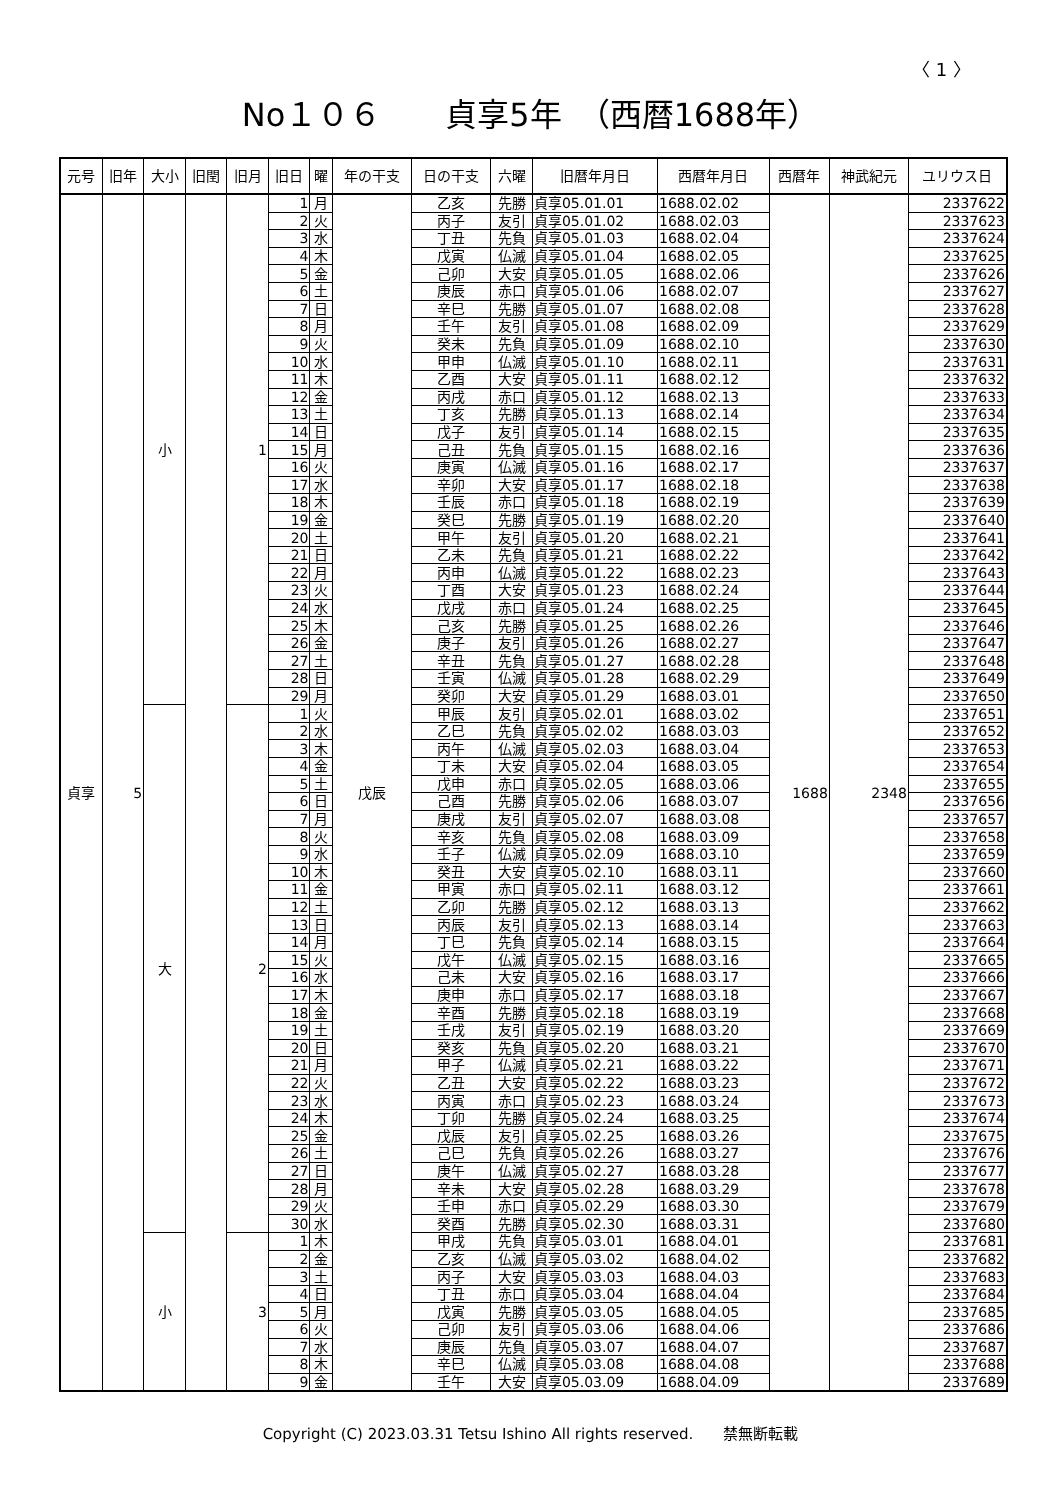〈 1 〉
No１０６　　貞享5年　（西暦1688年）
| 元号 | 旧年 | 大小 | 旧閏 | 旧月 | 旧日 | 曜 | 年の干支 | 日の干支 | 六曜 | 旧暦年月日 | 西暦年月日 | 西暦年 | 神武紀元 | ユリウス日 |
| --- | --- | --- | --- | --- | --- | --- | --- | --- | --- | --- | --- | --- | --- | --- |
| 貞享 | 5 | 小 | | 1 | 1 | 月 | 戊辰 | 乙亥 | 先勝 | 貞享05.01.01 | 1688.02.02 | 1688 | 2348 | 2337622 |
| | | | | | 2 | 火 | | 丙子 | 友引 | 貞享05.01.02 | 1688.02.03 | | | 2337623 |
| | | | | | 3 | 水 | | 丁丑 | 先負 | 貞享05.01.03 | 1688.02.04 | | | 2337624 |
| | | | | | 4 | 木 | | 戊寅 | 仏滅 | 貞享05.01.04 | 1688.02.05 | | | 2337625 |
| | | | | | 5 | 金 | | 己卯 | 大安 | 貞享05.01.05 | 1688.02.06 | | | 2337626 |
| | | | | | 6 | 土 | | 庚辰 | 赤口 | 貞享05.01.06 | 1688.02.07 | | | 2337627 |
| | | | | | 7 | 日 | | 辛巳 | 先勝 | 貞享05.01.07 | 1688.02.08 | | | 2337628 |
| | | | | | 8 | 月 | | 壬午 | 友引 | 貞享05.01.08 | 1688.02.09 | | | 2337629 |
| | | | | | 9 | 火 | | 癸未 | 先負 | 貞享05.01.09 | 1688.02.10 | | | 2337630 |
| | | | | | 10 | 水 | | 甲申 | 仏滅 | 貞享05.01.10 | 1688.02.11 | | | 2337631 |
| | | | | | 11 | 木 | | 乙酉 | 大安 | 貞享05.01.11 | 1688.02.12 | | | 2337632 |
| | | | | | 12 | 金 | | 丙戌 | 赤口 | 貞享05.01.12 | 1688.02.13 | | | 2337633 |
| | | | | | 13 | 土 | | 丁亥 | 先勝 | 貞享05.01.13 | 1688.02.14 | | | 2337634 |
| | | | | | 14 | 日 | | 戊子 | 友引 | 貞享05.01.14 | 1688.02.15 | | | 2337635 |
| | | | | | 15 | 月 | | 己丑 | 先負 | 貞享05.01.15 | 1688.02.16 | | | 2337636 |
| | | | | | 16 | 火 | | 庚寅 | 仏滅 | 貞享05.01.16 | 1688.02.17 | | | 2337637 |
| | | | | | 17 | 水 | | 辛卯 | 大安 | 貞享05.01.17 | 1688.02.18 | | | 2337638 |
| | | | | | 18 | 木 | | 壬辰 | 赤口 | 貞享05.01.18 | 1688.02.19 | | | 2337639 |
| | | | | | 19 | 金 | | 癸巳 | 先勝 | 貞享05.01.19 | 1688.02.20 | | | 2337640 |
| | | | | | 20 | 土 | | 甲午 | 友引 | 貞享05.01.20 | 1688.02.21 | | | 2337641 |
| | | | | | 21 | 日 | | 乙未 | 先負 | 貞享05.01.21 | 1688.02.22 | | | 2337642 |
| | | | | | 22 | 月 | | 丙申 | 仏滅 | 貞享05.01.22 | 1688.02.23 | | | 2337643 |
| | | | | | 23 | 火 | | 丁酉 | 大安 | 貞享05.01.23 | 1688.02.24 | | | 2337644 |
| | | | | | 24 | 水 | | 戊戌 | 赤口 | 貞享05.01.24 | 1688.02.25 | | | 2337645 |
| | | | | | 25 | 木 | | 己亥 | 先勝 | 貞享05.01.25 | 1688.02.26 | | | 2337646 |
| | | | | | 26 | 金 | | 庚子 | 友引 | 貞享05.01.26 | 1688.02.27 | | | 2337647 |
| | | | | | 27 | 土 | | 辛丑 | 先負 | 貞享05.01.27 | 1688.02.28 | | | 2337648 |
| | | | | | 28 | 日 | | 壬寅 | 仏滅 | 貞享05.01.28 | 1688.02.29 | | | 2337649 |
| | | | | | 29 | 月 | | 癸卯 | 大安 | 貞享05.01.29 | 1688.03.01 | | | 2337650 |
| | | 大 | | 2 | 1 | 火 | | 甲辰 | 友引 | 貞享05.02.01 | 1688.03.02 | | | 2337651 |
| | | | | | 2 | 水 | | 乙巳 | 先負 | 貞享05.02.02 | 1688.03.03 | | | 2337652 |
| | | | | | 3 | 木 | | 丙午 | 仏滅 | 貞享05.02.03 | 1688.03.04 | | | 2337653 |
| | | | | | 4 | 金 | | 丁未 | 大安 | 貞享05.02.04 | 1688.03.05 | | | 2337654 |
| | | | | | 5 | 土 | | 戊申 | 赤口 | 貞享05.02.05 | 1688.03.06 | | | 2337655 |
| | | | | | 6 | 日 | | 己酉 | 先勝 | 貞享05.02.06 | 1688.03.07 | | | 2337656 |
| | | | | | 7 | 月 | | 庚戌 | 友引 | 貞享05.02.07 | 1688.03.08 | | | 2337657 |
| | | | | | 8 | 火 | | 辛亥 | 先負 | 貞享05.02.08 | 1688.03.09 | | | 2337658 |
| | | | | | 9 | 水 | | 壬子 | 仏滅 | 貞享05.02.09 | 1688.03.10 | | | 2337659 |
| | | | | | 10 | 木 | | 癸丑 | 大安 | 貞享05.02.10 | 1688.03.11 | | | 2337660 |
| | | | | | 11 | 金 | | 甲寅 | 赤口 | 貞享05.02.11 | 1688.03.12 | | | 2337661 |
| | | | | | 12 | 土 | | 乙卯 | 先勝 | 貞享05.02.12 | 1688.03.13 | | | 2337662 |
| | | | | | 13 | 日 | | 丙辰 | 友引 | 貞享05.02.13 | 1688.03.14 | | | 2337663 |
| | | | | | 14 | 月 | | 丁巳 | 先負 | 貞享05.02.14 | 1688.03.15 | | | 2337664 |
| | | | | | 15 | 火 | | 戊午 | 仏滅 | 貞享05.02.15 | 1688.03.16 | | | 2337665 |
| | | | | | 16 | 水 | | 己未 | 大安 | 貞享05.02.16 | 1688.03.17 | | | 2337666 |
| | | | | | 17 | 木 | | 庚申 | 赤口 | 貞享05.02.17 | 1688.03.18 | | | 2337667 |
| | | | | | 18 | 金 | | 辛酉 | 先勝 | 貞享05.02.18 | 1688.03.19 | | | 2337668 |
| | | | | | 19 | 土 | | 壬戌 | 友引 | 貞享05.02.19 | 1688.03.20 | | | 2337669 |
| | | | | | 20 | 日 | | 癸亥 | 先負 | 貞享05.02.20 | 1688.03.21 | | | 2337670 |
| | | | | | 21 | 月 | | 甲子 | 仏滅 | 貞享05.02.21 | 1688.03.22 | | | 2337671 |
| | | | | | 22 | 火 | | 乙丑 | 大安 | 貞享05.02.22 | 1688.03.23 | | | 2337672 |
| | | | | | 23 | 水 | | 丙寅 | 赤口 | 貞享05.02.23 | 1688.03.24 | | | 2337673 |
| | | | | | 24 | 木 | | 丁卯 | 先勝 | 貞享05.02.24 | 1688.03.25 | | | 2337674 |
| | | | | | 25 | 金 | | 戊辰 | 友引 | 貞享05.02.25 | 1688.03.26 | | | 2337675 |
| | | | | | 26 | 土 | | 己巳 | 先負 | 貞享05.02.26 | 1688.03.27 | | | 2337676 |
| | | | | | 27 | 日 | | 庚午 | 仏滅 | 貞享05.02.27 | 1688.03.28 | | | 2337677 |
| | | | | | 28 | 月 | | 辛未 | 大安 | 貞享05.02.28 | 1688.03.29 | | | 2337678 |
| | | | | | 29 | 火 | | 壬申 | 赤口 | 貞享05.02.29 | 1688.03.30 | | | 2337679 |
| | | | | | 30 | 水 | | 癸酉 | 先勝 | 貞享05.02.30 | 1688.03.31 | | | 2337680 |
| | | 小 | | 3 | 1 | 木 | | 甲戌 | 先負 | 貞享05.03.01 | 1688.04.01 | | | 2337681 |
| | | | | | 2 | 金 | | 乙亥 | 仏滅 | 貞享05.03.02 | 1688.04.02 | | | 2337682 |
| | | | | | 3 | 土 | | 丙子 | 大安 | 貞享05.03.03 | 1688.04.03 | | | 2337683 |
| | | | | | 4 | 日 | | 丁丑 | 赤口 | 貞享05.03.04 | 1688.04.04 | | | 2337684 |
| | | | | | 5 | 月 | | 戊寅 | 先勝 | 貞享05.03.05 | 1688.04.05 | | | 2337685 |
| | | | | | 6 | 火 | | 己卯 | 友引 | 貞享05.03.06 | 1688.04.06 | | | 2337686 |
| | | | | | 7 | 水 | | 庚辰 | 先負 | 貞享05.03.07 | 1688.04.07 | | | 2337687 |
| | | | | | 8 | 木 | | 辛巳 | 仏滅 | 貞享05.03.08 | 1688.04.08 | | | 2337688 |
| | | | | | 9 | 金 | | 壬午 | 大安 | 貞享05.03.09 | 1688.04.09 | | | 2337689 |
Copyright (C) 2023.03.31 Tetsu Ishino All rights reserved.　　禁無断転載